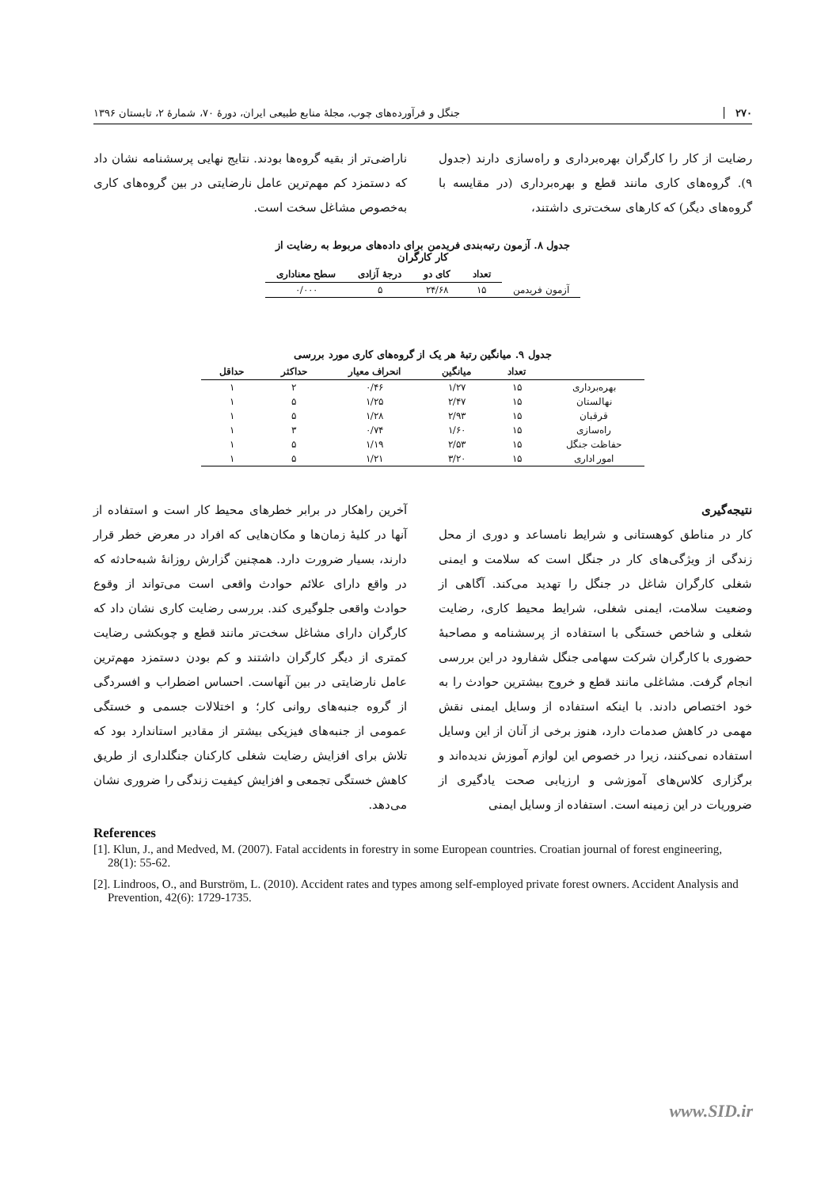۲۷۰ جنگل و فرآورده‌های چوب، مجلهٔ منابع طبیعی ایران، دورهٔ ۷۰، شمارهٔ ۲، تابستان ۱۳۹۶
رضایت از کار را کارگران بهره‌برداری و راه‌سازی دارند (جدول ۹). گروه‌های کاری مانند قطع و بهره‌برداری (در مقایسه با گروه‌های دیگر) که کارهای سخت‌تری داشتند،
ناراضی‌تر از بقیه گروه‌ها بودند. نتایج نهایی پرسشنامه نشان داد که دستمزد کم مهم‌ترین عامل نارضایتی در بین گروه‌های کاری به‌خصوص مشاغل سخت است.
جدول ۸. آزمون رتبه‌بندی فریدمن برای داده‌های مربوط به رضایت از کار کارگران
| | تعداد | کای دو | درجهٔ آزادی | سطح معناداری |
| --- | --- | --- | --- | --- |
| آزمون فریدمن | ۱۵ | ۲۴/۶۸ | ۵ | ۰/۰۰۰ |
جدول ۹. میانگین رتبهٔ هر یک از گروه‌های کاری مورد بررسی
| | تعداد | میانگین | انحراف معیار | حداکثر | حداقل |
| --- | --- | --- | --- | --- | --- |
| بهره‌برداری | ۱۵ | ۱/۲۷ | ۰/۴۶ | ۲ | ۱ |
| نهالستان | ۱۵ | ۲/۴۷ | ۱/۲۵ | ۵ | ۱ |
| قرقبان | ۱۵ | ۲/۹۳ | ۱/۲۸ | ۵ | ۱ |
| راه‌سازی | ۱۵ | ۱/۶۰ | ۰/۷۴ | ۳ | ۱ |
| حفاظت جنگل | ۱۵ | ۲/۵۳ | ۱/۱۹ | ۵ | ۱ |
| امور اداری | ۱۵ | ۳/۲۰ | ۱/۲۱ | ۵ | ۱ |
نتیجه‌گیری
کار در مناطق کوهستانی و شرایط نامساعد و دوری از محل زندگی از ویژگی‌های کار در جنگل است که سلامت و ایمنی شغلی کارگران شاغل در جنگل را تهدید می‌کند. آگاهی از وضعیت سلامت، ایمنی شغلی، شرایط محیط کاری، رضایت شغلی و شاخص خستگی با استفاده از پرسشنامه و مصاحبهٔ حضوری با کارگران شرکت سهامی جنگل شفارود در این بررسی انجام گرفت. مشاغلی مانند قطع و خروج بیشترین حوادث را به خود اختصاص دادند. با اینکه استفاده از وسایل ایمنی نقش مهمی در کاهش صدمات دارد، هنوز برخی از آنان از این وسایل استفاده نمی‌کنند، زیرا در خصوص این لوازم آموزش ندیده‌اند و برگزاری کلاس‌های آموزشی و ارزیابی صحت یادگیری از ضروریات در این زمینه است. استفاده از وسایل ایمنی
آخرین راهکار در برابر خطرهای محیط کار است و استفاده از آنها در کلیهٔ زمان‌ها و مکان‌هایی که افراد در معرض خطر قرار دارند، بسیار ضرورت دارد. همچنین گزارش روزانهٔ شبه‌حادثه که در واقع دارای علائم حوادث واقعی است می‌تواند از وقوع حوادث واقعی جلوگیری کند. بررسی رضایت کاری نشان داد که کارگران دارای مشاغل سخت‌تر مانند قطع و چوبکشی رضایت کمتری از دیگر کارگران داشتند و کم بودن دستمزد مهم‌ترین عامل نارضایتی در بین آنهاست. احساس اضطراب و افسردگی از گروه جنبه‌های روانی کار؛ و اختلالات جسمی و خستگی عمومی از جنبه‌های فیزیکی بیشتر از مقادیر استاندارد بود که تلاش برای افزایش رضایت شغلی کارکنان جنگلداری از طریق کاهش خستگی تجمعی و افزایش کیفیت زندگی را ضروری نشان می‌دهد.
References
[1]. Klun, J., and Medved, M. (2007). Fatal accidents in forestry in some European countries. Croatian journal of forest engineering, 28(1): 55-62.
[2]. Lindroos, O., and Burström, L. (2010). Accident rates and types among self-employed private forest owners. Accident Analysis and Prevention, 42(6): 1729-1735.
www.SID.ir